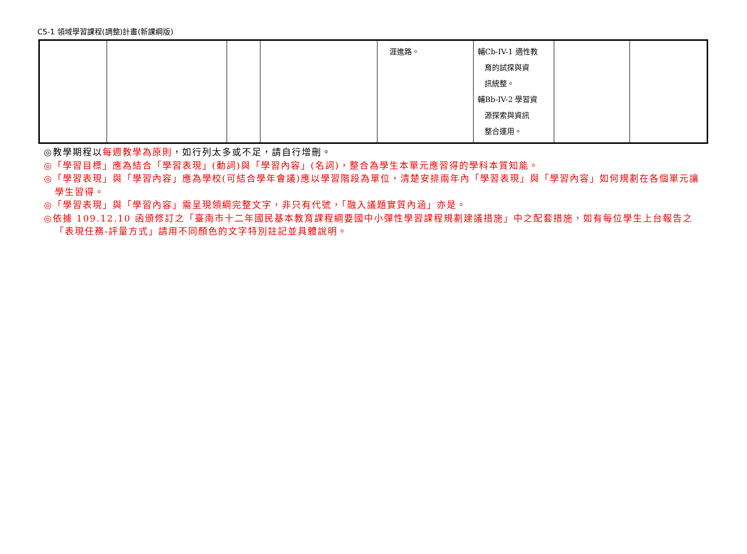C5-1 領域學習課程(調整)計畫(新課綱版)
| | | | | 涯進路。 | 輔Cb-IV-1 適性教 育的試探與資 訊統整。 輔Bb-IV-2 學習資 源探索與資訊 整合運用。 | | |
◎教學期程以每週教學為原則，如行列太多或不足，請自行增刪。
◎「學習目標」應為結合「學習表現」(動詞)與「學習內容」(名詞)，整合為學生本單元應習得的學科本質知能。
◎「學習表現」與「學習內容」應為學校(可結合學年會議)應以學習階段為單位，清楚安排兩年內「學習表現」與「學習內容」如何規劃在各個單元讓學生習得。
◎「學習表現」與「學習內容」需呈現領綱完整文字，非只有代號，「融入議題實質內涵」亦是。
◎依據 109.12.10 函頒修訂之「臺南市十二年國民基本教育課程綱要國中小彈性學習課程規劃建議措施」中之配套措施，如有每位學生上台報告之「表現任務-評量方式」請用不同顏色的文字特別註記並具體說明。